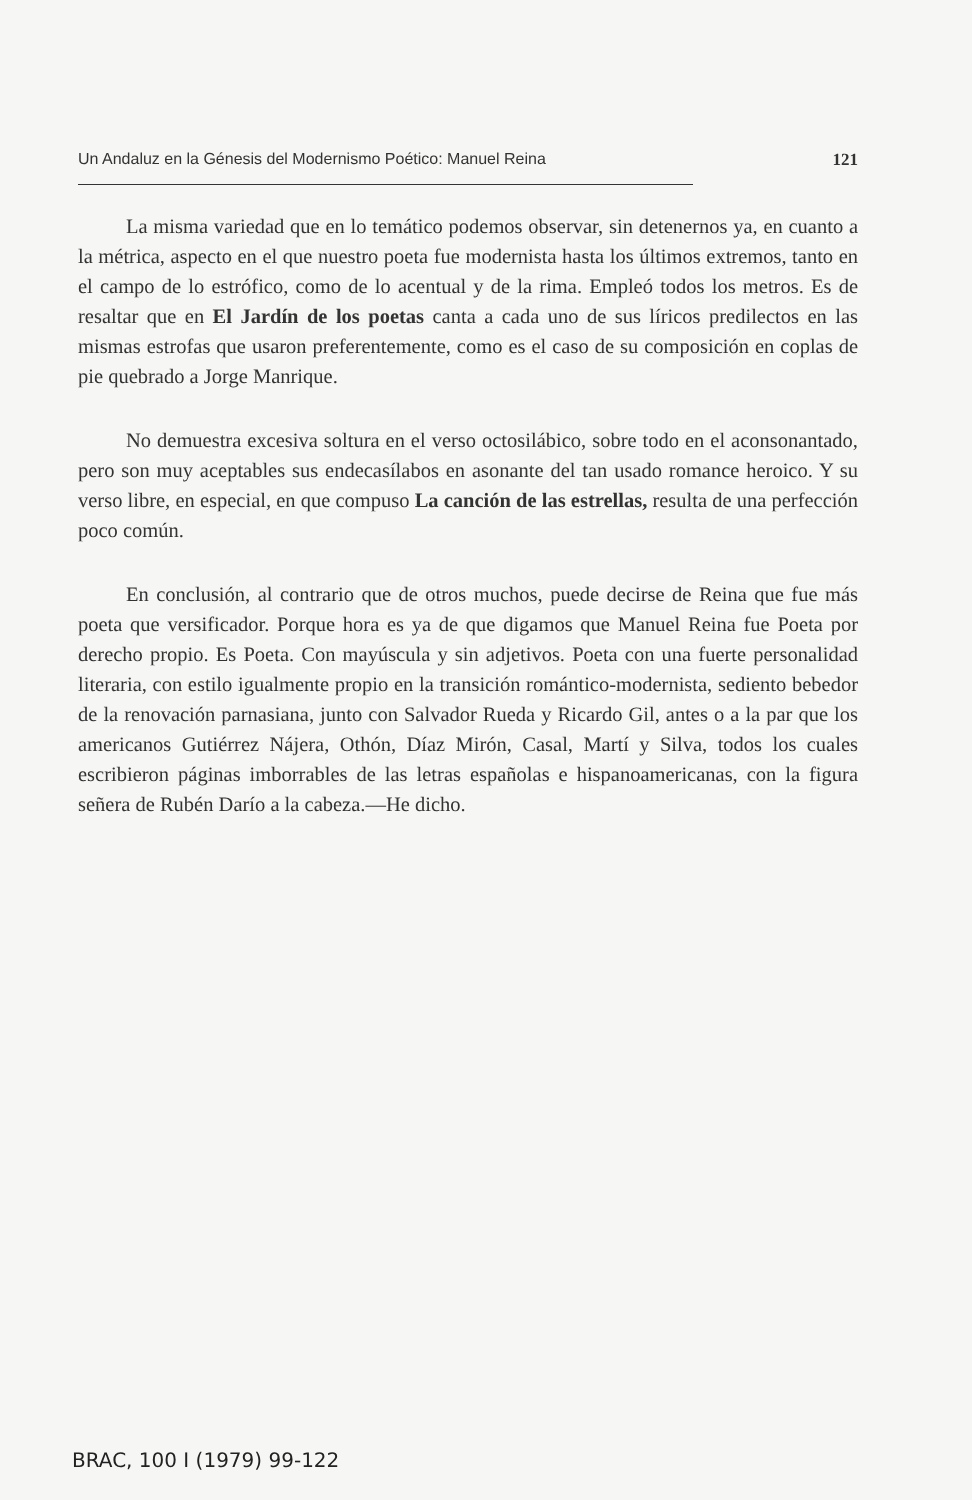Un Andaluz en la Génesis del Modernismo Poético: Manuel Reina 121
La misma variedad que en lo temático podemos observar, sin detenernos ya, en cuanto a la métrica, aspecto en el que nuestro poeta fue modernista hasta los últimos extremos, tanto en el campo de lo estrófico, como de lo acentual y de la rima. Empleó todos los metros. Es de resaltar que en El Jardín de los poetas canta a cada uno de sus líricos predilectos en las mismas estrofas que usaron preferentemente, como es el caso de su composición en coplas de pie quebrado a Jorge Manrique.
No demuestra excesiva soltura en el verso octosilábico, sobre todo en el aconsonantado, pero son muy aceptables sus endecasílabos en asonante del tan usado romance heroico. Y su verso libre, en especial, en que compuso La canción de las estrellas, resulta de una perfección poco común.
En conclusión, al contrario que de otros muchos, puede decirse de Reina que fue más poeta que versificador. Porque hora es ya de que digamos que Manuel Reina fue Poeta por derecho propio. Es Poeta. Con mayúscula y sin adjetivos. Poeta con una fuerte personalidad literaria, con estilo igualmente propio en la transición romántico-modernista, sediento bebedor de la renovación parnasiana, junto con Salvador Rueda y Ricardo Gil, antes o a la par que los americanos Gutiérrez Nájera, Othón, Díaz Mirón, Casal, Martí y Silva, todos los cuales escribieron páginas imborrables de las letras españolas e hispanoamericanas, con la figura señera de Rubén Darío a la cabeza.—He dicho.
BRAC, 100 I (1979) 99-122